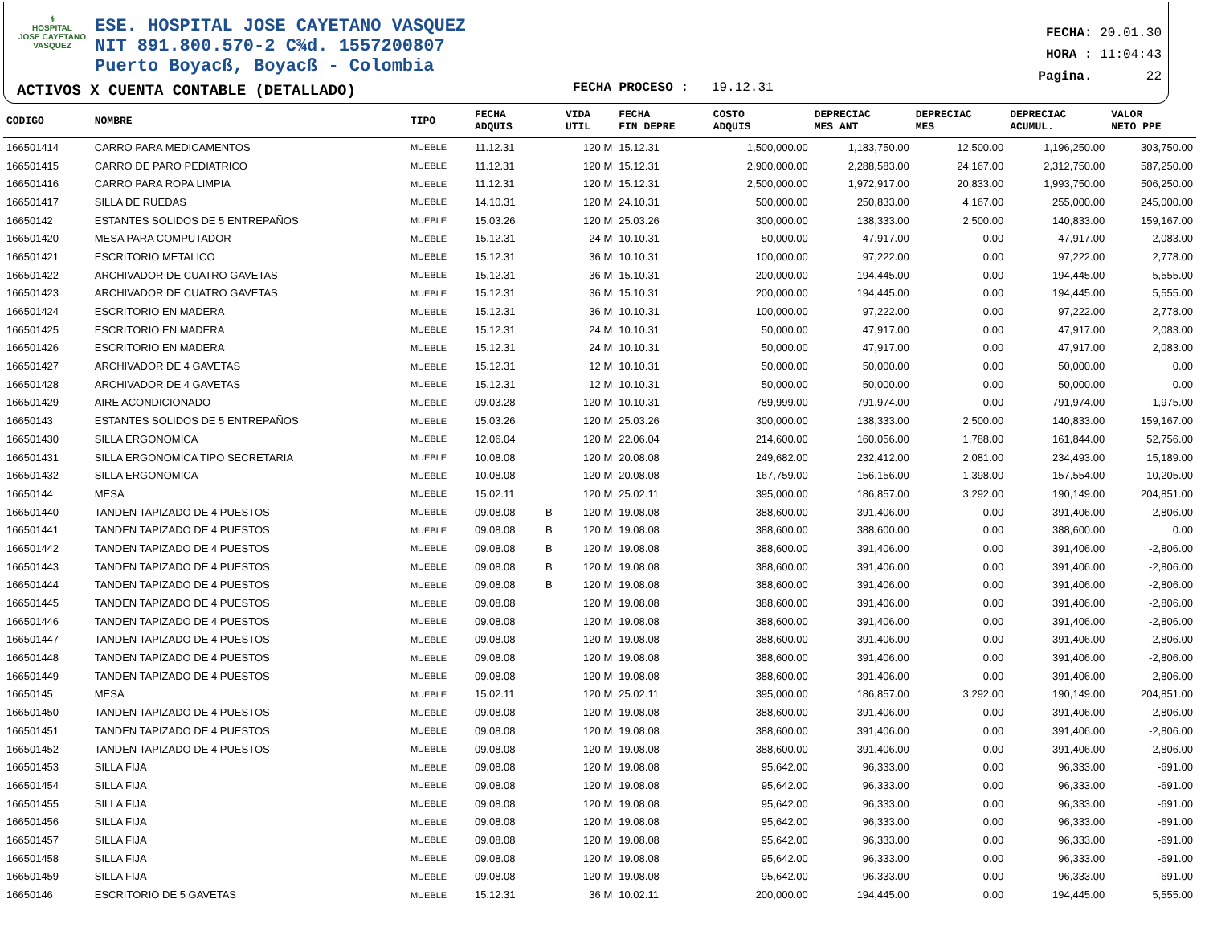⚕
HOSPITAL
JOSE CAYETANO
VASQUEZ
ESE. HOSPITAL JOSE CAYETANO VASQUEZ
NIT 891.800.570-2 C¾d. 1557200807
Puerto Boyacß, Boyacß - Colombia
ACTIVOS X CUENTA CONTABLE (DETALLADO)
FECHA PROCESO : 19.12.31
FECHA: 20.01.30
HORA : 11:04:43
Pagina. 22
| CODIGO | NOMBRE | TIPO | FECHA ADQUIS | | VIDA UTIL | FECHA FIN DEPRE | COSTO ADQUIS | DEPRECIAC MES ANT | DEPRECIAC MES | DEPRECIAC ACUMUL. | VALOR NETO PPE |
| --- | --- | --- | --- | --- | --- | --- | --- | --- | --- | --- | --- |
| 166501414 | CARRO PARA MEDICAMENTOS | MUEBLE | 11.12.31 | | 120 M | 15.12.31 | 1,500,000.00 | 1,183,750.00 | 12,500.00 | 1,196,250.00 | 303,750.00 |
| 166501415 | CARRO DE PARO PEDIATRICO | MUEBLE | 11.12.31 | | 120 M | 15.12.31 | 2,900,000.00 | 2,288,583.00 | 24,167.00 | 2,312,750.00 | 587,250.00 |
| 166501416 | CARRO PARA ROPA LIMPIA | MUEBLE | 11.12.31 | | 120 M | 15.12.31 | 2,500,000.00 | 1,972,917.00 | 20,833.00 | 1,993,750.00 | 506,250.00 |
| 166501417 | SILLA DE RUEDAS | MUEBLE | 14.10.31 | | 120 M | 24.10.31 | 500,000.00 | 250,833.00 | 4,167.00 | 255,000.00 | 245,000.00 |
| 16650142 | ESTANTES SOLIDOS DE 5 ENTREPAÑOS | MUEBLE | 15.03.26 | | 120 M | 25.03.26 | 300,000.00 | 138,333.00 | 2,500.00 | 140,833.00 | 159,167.00 |
| 166501420 | MESA PARA COMPUTADOR | MUEBLE | 15.12.31 | | 24 M | 10.10.31 | 50,000.00 | 47,917.00 | 0.00 | 47,917.00 | 2,083.00 |
| 166501421 | ESCRITORIO METALICO | MUEBLE | 15.12.31 | | 36 M | 10.10.31 | 100,000.00 | 97,222.00 | 0.00 | 97,222.00 | 2,778.00 |
| 166501422 | ARCHIVADOR DE CUATRO GAVETAS | MUEBLE | 15.12.31 | | 36 M | 15.10.31 | 200,000.00 | 194,445.00 | 0.00 | 194,445.00 | 5,555.00 |
| 166501423 | ARCHIVADOR DE CUATRO GAVETAS | MUEBLE | 15.12.31 | | 36 M | 15.10.31 | 200,000.00 | 194,445.00 | 0.00 | 194,445.00 | 5,555.00 |
| 166501424 | ESCRITORIO EN MADERA | MUEBLE | 15.12.31 | | 36 M | 10.10.31 | 100,000.00 | 97,222.00 | 0.00 | 97,222.00 | 2,778.00 |
| 166501425 | ESCRITORIO EN MADERA | MUEBLE | 15.12.31 | | 24 M | 10.10.31 | 50,000.00 | 47,917.00 | 0.00 | 47,917.00 | 2,083.00 |
| 166501426 | ESCRITORIO EN MADERA | MUEBLE | 15.12.31 | | 24 M | 10.10.31 | 50,000.00 | 47,917.00 | 0.00 | 47,917.00 | 2,083.00 |
| 166501427 | ARCHIVADOR DE 4 GAVETAS | MUEBLE | 15.12.31 | | 12 M | 10.10.31 | 50,000.00 | 50,000.00 | 0.00 | 50,000.00 | 0.00 |
| 166501428 | ARCHIVADOR DE 4 GAVETAS | MUEBLE | 15.12.31 | | 12 M | 10.10.31 | 50,000.00 | 50,000.00 | 0.00 | 50,000.00 | 0.00 |
| 166501429 | AIRE ACONDICIONADO | MUEBLE | 09.03.28 | | 120 M | 10.10.31 | 789,999.00 | 791,974.00 | 0.00 | 791,974.00 | -1,975.00 |
| 16650143 | ESTANTES SOLIDOS DE 5 ENTREPAÑOS | MUEBLE | 15.03.26 | | 120 M | 25.03.26 | 300,000.00 | 138,333.00 | 2,500.00 | 140,833.00 | 159,167.00 |
| 166501430 | SILLA ERGONOMICA | MUEBLE | 12.06.04 | | 120 M | 22.06.04 | 214,600.00 | 160,056.00 | 1,788.00 | 161,844.00 | 52,756.00 |
| 166501431 | SILLA ERGONOMICA TIPO SECRETARIA | MUEBLE | 10.08.08 | | 120 M | 20.08.08 | 249,682.00 | 232,412.00 | 2,081.00 | 234,493.00 | 15,189.00 |
| 166501432 | SILLA ERGONOMICA | MUEBLE | 10.08.08 | | 120 M | 20.08.08 | 167,759.00 | 156,156.00 | 1,398.00 | 157,554.00 | 10,205.00 |
| 16650144 | MESA | MUEBLE | 15.02.11 | | 120 M | 25.02.11 | 395,000.00 | 186,857.00 | 3,292.00 | 190,149.00 | 204,851.00 |
| 166501440 | TANDEN TAPIZADO DE 4 PUESTOS | MUEBLE | 09.08.08 | B | 120 M | 19.08.08 | 388,600.00 | 391,406.00 | 0.00 | 391,406.00 | -2,806.00 |
| 166501441 | TANDEN TAPIZADO DE 4 PUESTOS | MUEBLE | 09.08.08 | B | 120 M | 19.08.08 | 388,600.00 | 388,600.00 | 0.00 | 388,600.00 | 0.00 |
| 166501442 | TANDEN TAPIZADO DE 4 PUESTOS | MUEBLE | 09.08.08 | B | 120 M | 19.08.08 | 388,600.00 | 391,406.00 | 0.00 | 391,406.00 | -2,806.00 |
| 166501443 | TANDEN TAPIZADO DE 4 PUESTOS | MUEBLE | 09.08.08 | B | 120 M | 19.08.08 | 388,600.00 | 391,406.00 | 0.00 | 391,406.00 | -2,806.00 |
| 166501444 | TANDEN TAPIZADO DE 4 PUESTOS | MUEBLE | 09.08.08 | B | 120 M | 19.08.08 | 388,600.00 | 391,406.00 | 0.00 | 391,406.00 | -2,806.00 |
| 166501445 | TANDEN TAPIZADO DE 4 PUESTOS | MUEBLE | 09.08.08 | | 120 M | 19.08.08 | 388,600.00 | 391,406.00 | 0.00 | 391,406.00 | -2,806.00 |
| 166501446 | TANDEN TAPIZADO DE 4 PUESTOS | MUEBLE | 09.08.08 | | 120 M | 19.08.08 | 388,600.00 | 391,406.00 | 0.00 | 391,406.00 | -2,806.00 |
| 166501447 | TANDEN TAPIZADO DE 4 PUESTOS | MUEBLE | 09.08.08 | | 120 M | 19.08.08 | 388,600.00 | 391,406.00 | 0.00 | 391,406.00 | -2,806.00 |
| 166501448 | TANDEN TAPIZADO DE 4 PUESTOS | MUEBLE | 09.08.08 | | 120 M | 19.08.08 | 388,600.00 | 391,406.00 | 0.00 | 391,406.00 | -2,806.00 |
| 166501449 | TANDEN TAPIZADO DE 4 PUESTOS | MUEBLE | 09.08.08 | | 120 M | 19.08.08 | 388,600.00 | 391,406.00 | 0.00 | 391,406.00 | -2,806.00 |
| 16650145 | MESA | MUEBLE | 15.02.11 | | 120 M | 25.02.11 | 395,000.00 | 186,857.00 | 3,292.00 | 190,149.00 | 204,851.00 |
| 166501450 | TANDEN TAPIZADO DE 4 PUESTOS | MUEBLE | 09.08.08 | | 120 M | 19.08.08 | 388,600.00 | 391,406.00 | 0.00 | 391,406.00 | -2,806.00 |
| 166501451 | TANDEN TAPIZADO DE 4 PUESTOS | MUEBLE | 09.08.08 | | 120 M | 19.08.08 | 388,600.00 | 391,406.00 | 0.00 | 391,406.00 | -2,806.00 |
| 166501452 | TANDEN TAPIZADO DE 4 PUESTOS | MUEBLE | 09.08.08 | | 120 M | 19.08.08 | 388,600.00 | 391,406.00 | 0.00 | 391,406.00 | -2,806.00 |
| 166501453 | SILLA FIJA | MUEBLE | 09.08.08 | | 120 M | 19.08.08 | 95,642.00 | 96,333.00 | 0.00 | 96,333.00 | -691.00 |
| 166501454 | SILLA FIJA | MUEBLE | 09.08.08 | | 120 M | 19.08.08 | 95,642.00 | 96,333.00 | 0.00 | 96,333.00 | -691.00 |
| 166501455 | SILLA FIJA | MUEBLE | 09.08.08 | | 120 M | 19.08.08 | 95,642.00 | 96,333.00 | 0.00 | 96,333.00 | -691.00 |
| 166501456 | SILLA FIJA | MUEBLE | 09.08.08 | | 120 M | 19.08.08 | 95,642.00 | 96,333.00 | 0.00 | 96,333.00 | -691.00 |
| 166501457 | SILLA FIJA | MUEBLE | 09.08.08 | | 120 M | 19.08.08 | 95,642.00 | 96,333.00 | 0.00 | 96,333.00 | -691.00 |
| 166501458 | SILLA FIJA | MUEBLE | 09.08.08 | | 120 M | 19.08.08 | 95,642.00 | 96,333.00 | 0.00 | 96,333.00 | -691.00 |
| 166501459 | SILLA FIJA | MUEBLE | 09.08.08 | | 120 M | 19.08.08 | 95,642.00 | 96,333.00 | 0.00 | 96,333.00 | -691.00 |
| 16650146 | ESCRITORIO DE 5 GAVETAS | MUEBLE | 15.12.31 | | 36 M | 10.02.11 | 200,000.00 | 194,445.00 | 0.00 | 194,445.00 | 5,555.00 |